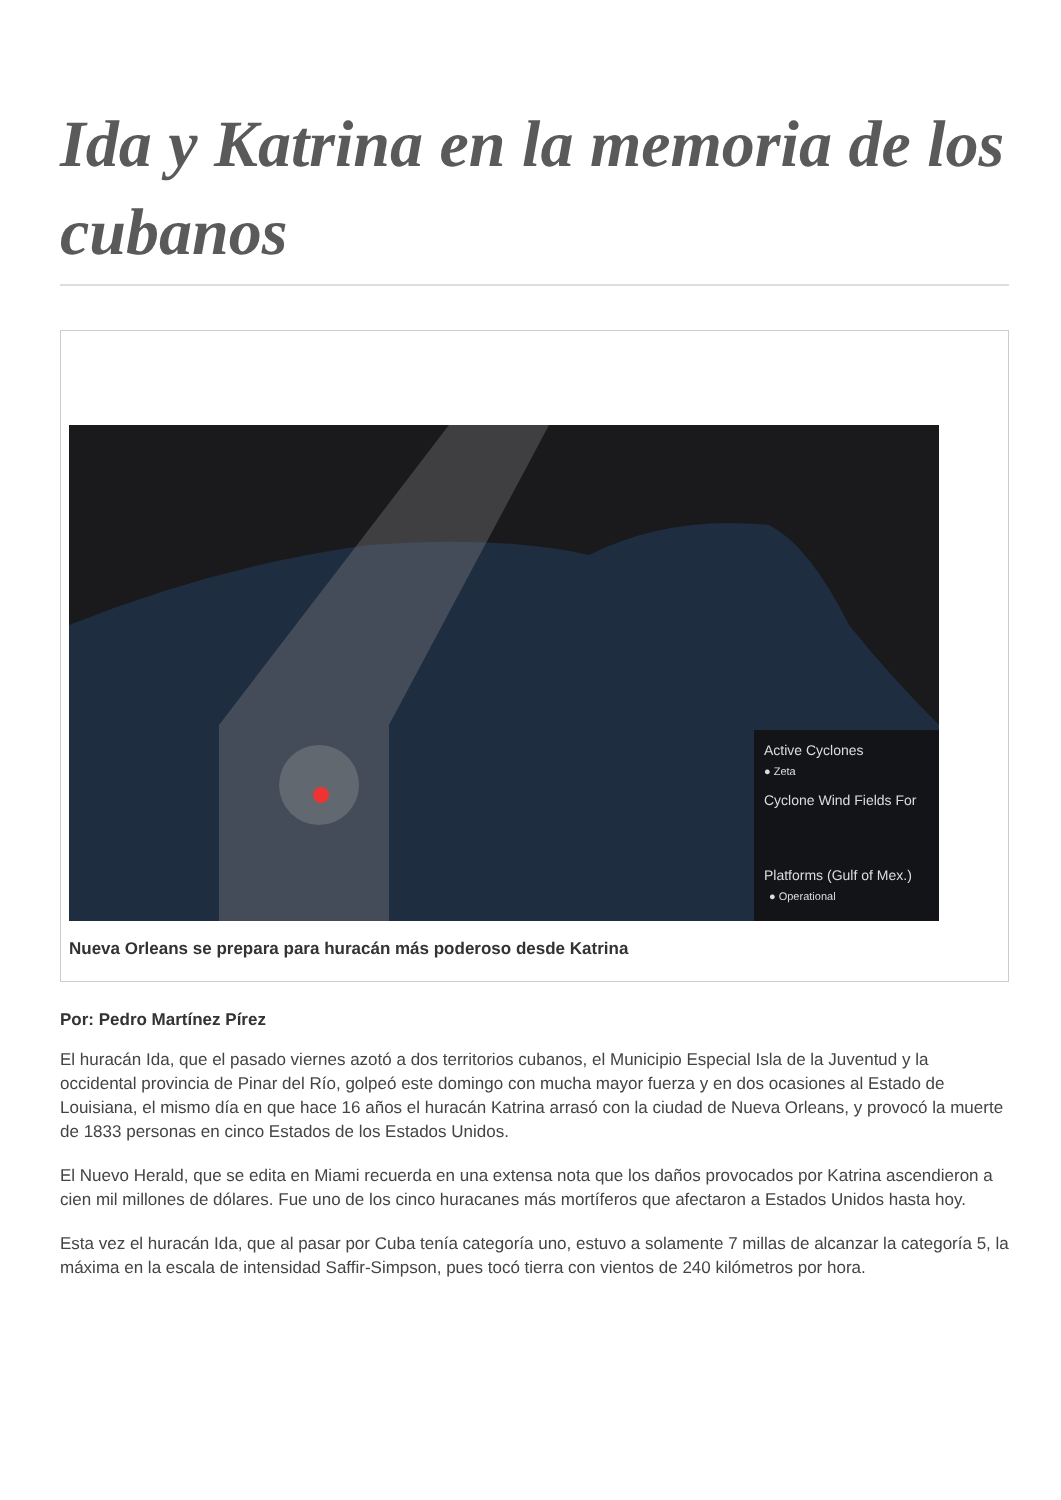Ida y Katrina en la memoria de los cubanos
Active Cyclones
● Zeta
Cyclone Wind Fields For
Platforms (Gulf of Mex.)
● Operational
Nueva Orleans se prepara para huracán más poderoso desde Katrina
Por: Pedro Martínez Pírez
El huracán Ida, que el pasado viernes azotó a dos territorios cubanos, el Municipio Especial Isla de la Juventud y la occidental provincia de Pinar del Río, golpeó este domingo con mucha mayor fuerza y en dos ocasiones al Estado de Louisiana, el mismo día en que hace 16 años el huracán Katrina arrasó con la ciudad de Nueva Orleans, y provocó la muerte de 1833 personas en cinco Estados de los Estados Unidos.
El Nuevo Herald, que se edita en Miami recuerda en una extensa nota que los daños provocados por Katrina ascendieron a cien mil millones de dólares. Fue uno de los cinco huracanes más mortíferos que afectaron a Estados Unidos hasta hoy.
Esta vez el huracán Ida, que al pasar por Cuba tenía categoría uno, estuvo a solamente 7 millas de alcanzar la categoría 5, la máxima en la escala de intensidad Saffir-Simpson, pues tocó tierra con vientos de 240 kilómetros por hora.